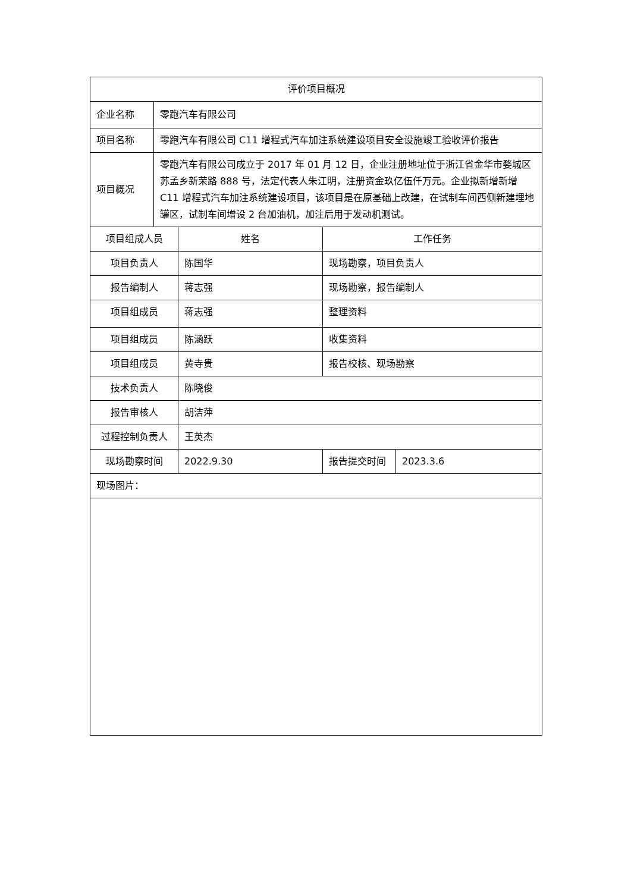| 评价项目概况 | | | | |
| 企业名称 | 零跑汽车有限公司 | | | |
| 项目名称 | 零跑汽车有限公司 C11 增程式汽车加注系统建设项目安全设施竣工验收评价报告 | | | |
| 项目概况 | 零跑汽车有限公司成立于 2017 年 01 月 12 日，企业注册地址位于浙江省金华市婺城区苏孟乡新荣路 888 号，法定代表人朱江明，注册资金玖亿伍仟万元。企业拟新增新增 C11 增程式汽车加注系统建设项目，该项目是在原基础上改建，在试制车间西侧新建埋地罐区，试制车间增设 2 台加油机，加注后用于发动机测试。 | | | |
| 项目组成人员 | | 姓名 | 工作任务 | |
| 项目负责人 | | 陈国华 | 现场勘察，项目负责人 | |
| 报告编制人 | | 蒋志强 | 现场勘察，报告编制人 | |
| 项目组成员 | | 蒋志强 | 整理资料 | |
| 项目组成员 | | 陈涵跃 | 收集资料 | |
| 项目组成员 | | 黄寺贵 | 报告校核、现场勘察 | |
| 技术负责人 | | 陈晓俊 | | |
| 报告审核人 | | 胡洁萍 | | |
| 过程控制负责人 | | 王英杰 | | |
| 现场勘察时间 | | 2022.9.30 | 报告提交时间 | 2023.3.6 |
| 现场图片： | | | | |